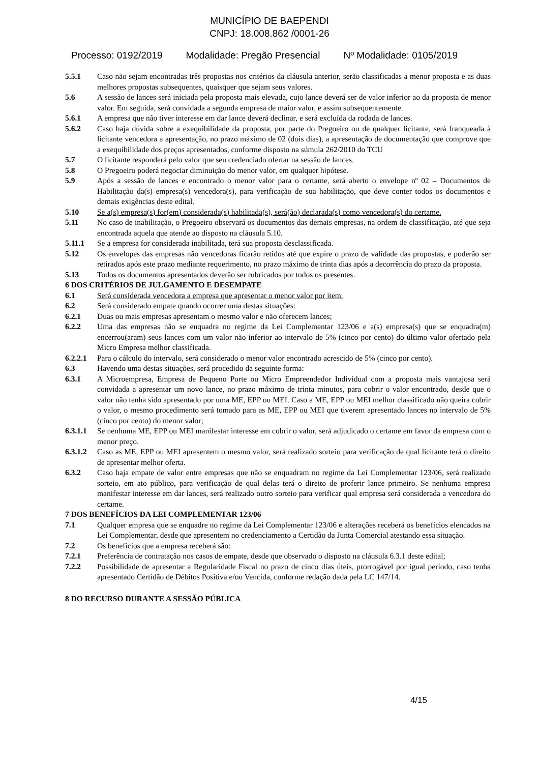MUNICÍPIO DE BAEPENDI
CNPJ: 18.008.862 /0001-26
Processo: 0192/2019 Modalidade: Pregão Presencial Nº Modalidade: 0105/2019
5.5.1 Caso não sejam encontradas três propostas nos critérios da cláusula anterior, serão classificadas a menor proposta e as duas melhores propostas subsequentes, quaisquer que sejam seus valores.
5.6 A sessão de lances será iniciada pela proposta mais elevada, cujo lance deverá ser de valor inferior ao da proposta de menor valor. Em seguida, será convidada a segunda empresa de maior valor, e assim subsequentemente.
5.6.1 A empresa que não tiver interesse em dar lance deverá declinar, e será excluída da rodada de lances.
5.6.2 Caso haja dúvida sobre a exequibilidade da proposta, por parte do Pregoeiro ou de qualquer licitante, será franqueada à licitante vencedora a apresentação, no prazo máximo de 02 (dois dias), a apresentação de documentação que comprove que a exequibilidade dos preços apresentados, conforme disposto na súmula 262/2010 do TCU
5.7 O licitante responderá pelo valor que seu credenciado ofertar na sessão de lances.
5.8 O Pregoeiro poderá negociar diminuição do menor valor, em qualquer hipótese.
5.9 Após a sessão de lances e encontrado o menor valor para o certame, será aberto o envelope nº 02 – Documentos de Habilitação da(s) empresa(s) vencedora(s), para verificação de sua habilitação, que deve conter todos os documentos e demais exigências deste edital.
5.10 Se a(s) empresa(s) for(em) considerada(s) habilitada(s), será(ão) declarada(s) como vencedora(s) do certame.
5.11 No caso de inabilitação, o Pregoeiro observará os documentos das demais empresas, na ordem de classificação, até que seja encontrada aquela que atende ao disposto na cláusula 5.10.
5.11.1 Se a empresa for considerada inabilitada, terá sua proposta desclassificada.
5.12 Os envelopes das empresas não vencedoras ficarão retidos até que expire o prazo de validade das propostas, e poderão ser retirados após este prazo mediante requerimento, no prazo máximo de trinta dias após a decorrência do prazo da proposta.
5.13 Todos os documentos apresentados deverão ser rubricados por todos os presentes.
6 DOS CRITÉRIOS DE JULGAMENTO E DESEMPATE
6.1 Será considerada vencedora a empresa que apresentar o menor valor por item.
6.2 Será considerado empate quando ocorrer uma destas situações:
6.2.1 Duas ou mais empresas apresentam o mesmo valor e não oferecem lances;
6.2.2 Uma das empresas não se enquadra no regime da Lei Complementar 123/06 e a(s) empresa(s) que se enquadra(m) encerrou(aram) seus lances com um valor não inferior ao intervalo de 5% (cinco por cento) do último valor ofertado pela Micro Empresa melhor classificada.
6.2.2.1
Para o cálculo do intervalo, será considerado o menor valor encontrado acrescido de 5% (cinco por cento).
6.3 Havendo uma destas situações, será procedido da seguinte forma:
6.3.1 A Microempresa, Empresa de Pequeno Porte ou Micro Empreendedor Individual com a proposta mais vantajosa será convidada a apresentar um novo lance, no prazo máximo de trinta minutos, para cobrir o valor encontrado, desde que o valor não tenha sido apresentado por uma ME, EPP ou MEI. Caso a ME, EPP ou MEI melhor classificado não queira cobrir o valor, o mesmo procedimento será tomado para as ME, EPP ou MEI que tiverem apresentado lances no intervalo de 5% (cinco por cento) do menor valor;
6.3.1.1
Se nenhuma ME, EPP ou MEI manifestar interesse em cobrir o valor, será adjudicado o certame em favor da empresa com o menor preço.
6.3.1.2
Caso as ME, EPP ou MEI apresentem o mesmo valor, será realizado sorteio para verificação de qual licitante terá o direito de apresentar melhor oferta.
6.3.2 Caso haja empate de valor entre empresas que não se enquadram no regime da Lei Complementar 123/06, será realizado sorteio, em ato público, para verificação de qual delas terá o direito de proferir lance primeiro. Se nenhuma empresa manifestar interesse em dar lances, será realizado outro sorteio para verificar qual empresa será considerada a vencedora do certame.
7 DOS BENEFÍCIOS DA LEI COMPLEMENTAR 123/06
7.1 Qualquer empresa que se enquadre no regime da Lei Complementar 123/06 e alterações receberá os benefícios elencados na Lei Complementar, desde que apresentem no credenciamento a Certidão da Junta Comercial atestando essa situação.
7.2 Os benefícios que a empresa receberá são:
7.2.1 Preferência de contratação nos casos de empate, desde que observado o disposto na cláusula 6.3.1 deste edital;
7.2.2 Possibilidade de apresentar a Regularidade Fiscal no prazo de cinco dias úteis, prorrogável por igual período, caso tenha apresentado Certidão de Débitos Positiva e/ou Vencida, conforme redação dada pela LC 147/14.
8 DO RECURSO DURANTE A SESSÃO PÚBLICA
4/15